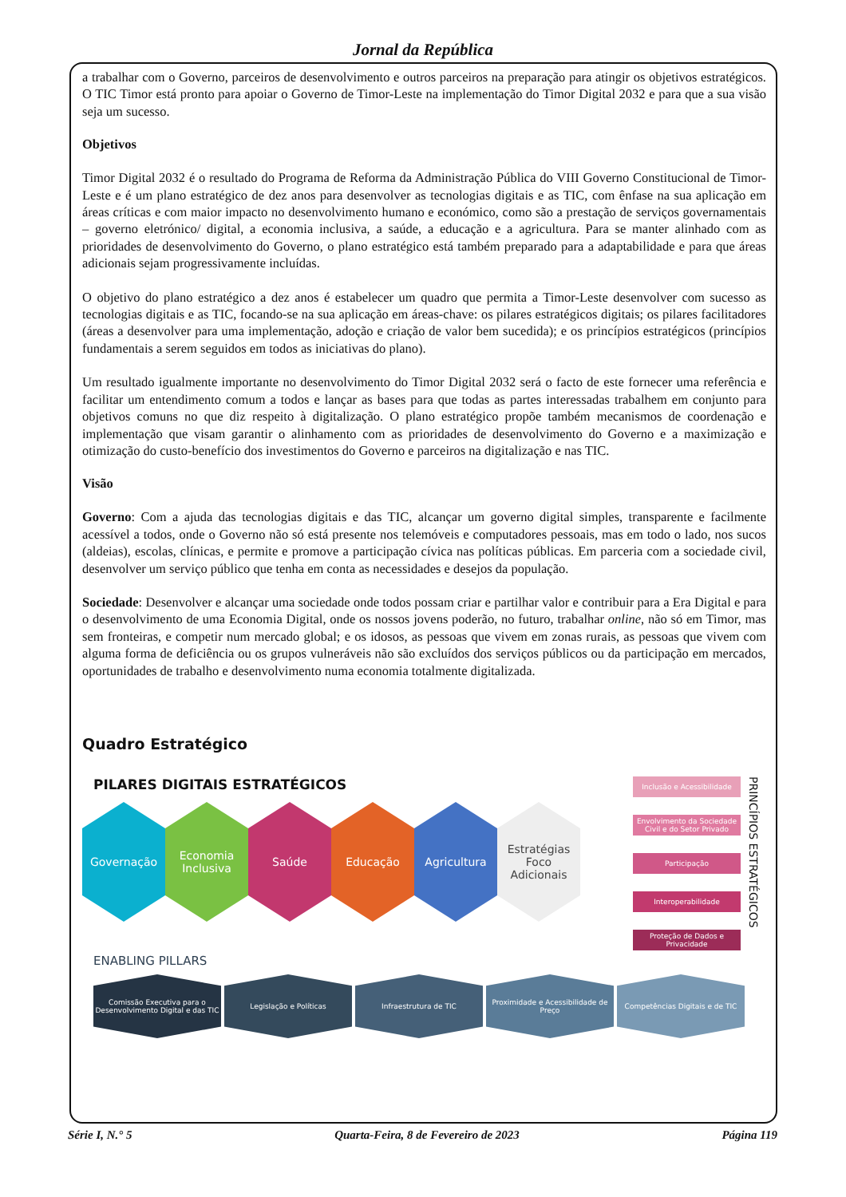Jornal da República
a trabalhar com o Governo, parceiros de desenvolvimento e outros parceiros na preparação para atingir os objetivos estratégicos. O TIC Timor está pronto para apoiar o Governo de Timor-Leste na implementação do Timor Digital 2032 e para que a sua visão seja um sucesso.
Objetivos
Timor Digital 2032 é o resultado do Programa de Reforma da Administração Pública do VIII Governo Constitucional de Timor-Leste e é um plano estratégico de dez anos para desenvolver as tecnologias digitais e as TIC, com ênfase na sua aplicação em áreas críticas e com maior impacto no desenvolvimento humano e económico, como são a prestação de serviços governamentais – governo eletrónico/ digital, a economia inclusiva, a saúde, a educação e a agricultura. Para se manter alinhado com as prioridades de desenvolvimento do Governo, o plano estratégico está também preparado para a adaptabilidade e para que áreas adicionais sejam progressivamente incluídas.
O objetivo do plano estratégico a dez anos é estabelecer um quadro que permita a Timor-Leste desenvolver com sucesso as tecnologias digitais e as TIC, focando-se na sua aplicação em áreas-chave: os pilares estratégicos digitais; os pilares facilitadores (áreas a desenvolver para uma implementação, adoção e criação de valor bem sucedida); e os princípios estratégicos (princípios fundamentais a serem seguidos em todos as iniciativas do plano).
Um resultado igualmente importante no desenvolvimento do Timor Digital 2032 será o facto de este fornecer uma referência e facilitar um entendimento comum a todos e lançar as bases para que todas as partes interessadas trabalhem em conjunto para objetivos comuns no que diz respeito à digitalização. O plano estratégico propõe também mecanismos de coordenação e implementação que visam garantir o alinhamento com as prioridades de desenvolvimento do Governo e a maximização e otimização do custo-benefício dos investimentos do Governo e parceiros na digitalização e nas TIC.
Visão
Governo: Com a ajuda das tecnologias digitais e das TIC, alcançar um governo digital simples, transparente e facilmente acessível a todos, onde o Governo não só está presente nos telemóveis e computadores pessoais, mas em todo o lado, nos sucos (aldeias), escolas, clínicas, e permite e promove a participação cívica nas políticas públicas. Em parceria com a sociedade civil, desenvolver um serviço público que tenha em conta as necessidades e desejos da população.
Sociedade: Desenvolver e alcançar uma sociedade onde todos possam criar e partilhar valor e contribuir para a Era Digital e para o desenvolvimento de uma Economia Digital, onde os nossos jovens poderão, no futuro, trabalhar online, não só em Timor, mas sem fronteiras, e competir num mercado global; e os idosos, as pessoas que vivem em zonas rurais, as pessoas que vivem com alguma forma de deficiência ou os grupos vulneráveis não são excluídos dos serviços públicos ou da participação em mercados, oportunidades de trabalho e desenvolvimento numa economia totalmente digitalizada.
Quadro Estratégico
PILARES DIGITAIS ESTRATÉGICOS
Governação Economia Inclusiva
Saúde Educação Agricultura Estratégias Foco Adicionais
ENABLING PILLARS
Inclusão e Acessibilidade
Envolvimento da Sociedade Civil e do Setor Privado
Participação
Interoperabilidade
Proteção de Dados e Privacidade
PRINCÍPIOS ESTRATÉGICOS
Comissão Executiva para o Desenvolvimento Digital e das TIC
Legislação e Políticas Infraestrutura de TIC Proximidade e Acessibilidade de Preço
Competências Digitais e de TIC
Série I, N.° 5 Quarta-Feira, 8 de Fevereiro de 2023 Página 119